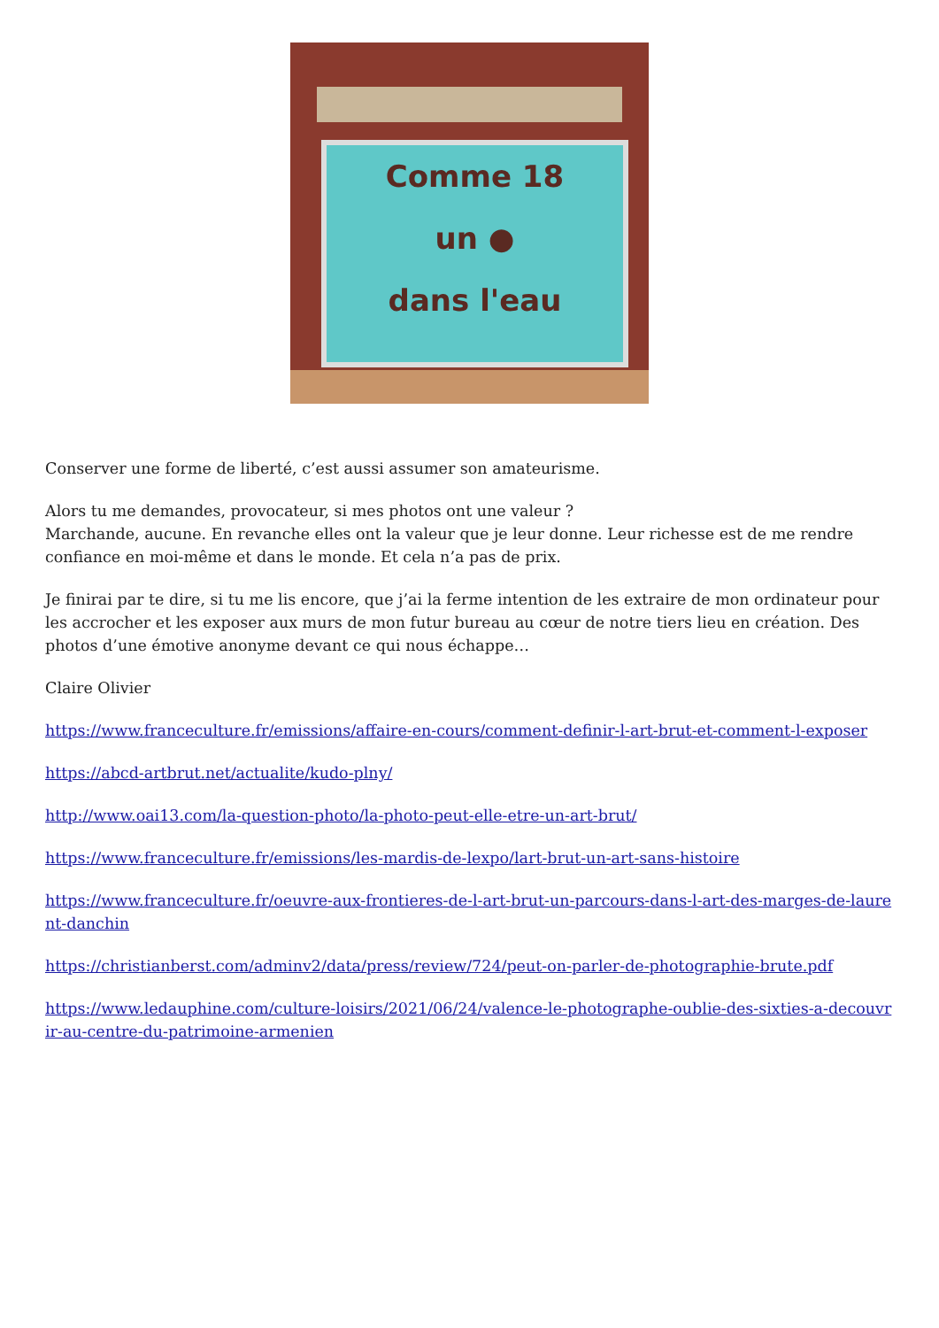Comme 18
un ●
dans l'eau
Conserver une forme de liberté, c’est aussi assumer son amateurisme.
Alors tu me demandes, provocateur, si mes photos ont une valeur ?
Marchande, aucune. En revanche elles ont la valeur que je leur donne. Leur richesse est de me rendre confiance en moi-même et dans le monde. Et cela n’a pas de prix.
Je finirai par te dire, si tu me lis encore, que j’ai la ferme intention de les extraire de mon ordinateur pour les accrocher et les exposer aux murs de mon futur bureau au cœur de notre tiers lieu en création. Des photos d’une émotive anonyme devant ce qui nous échappe…
Claire Olivier
https://www.franceculture.fr/emissions/affaire-en-cours/comment-definir-l-art-brut-et-comment-l-exposer
https://abcd-artbrut.net/actualite/kudo-plny/
http://www.oai13.com/la-question-photo/la-photo-peut-elle-etre-un-art-brut/
https://www.franceculture.fr/emissions/les-mardis-de-lexpo/lart-brut-un-art-sans-histoire
https://www.franceculture.fr/oeuvre-aux-frontieres-de-l-art-brut-un-parcours-dans-l-art-des-marges-de-laurent-danchin
https://christianberst.com/adminv2/data/press/review/724/peut-on-parler-de-photographie-brute.pdf
https://www.ledauphine.com/culture-loisirs/2021/06/24/valence-le-photographe-oublie-des-sixties-a-decouvrir-au-centre-du-patrimoine-armenien